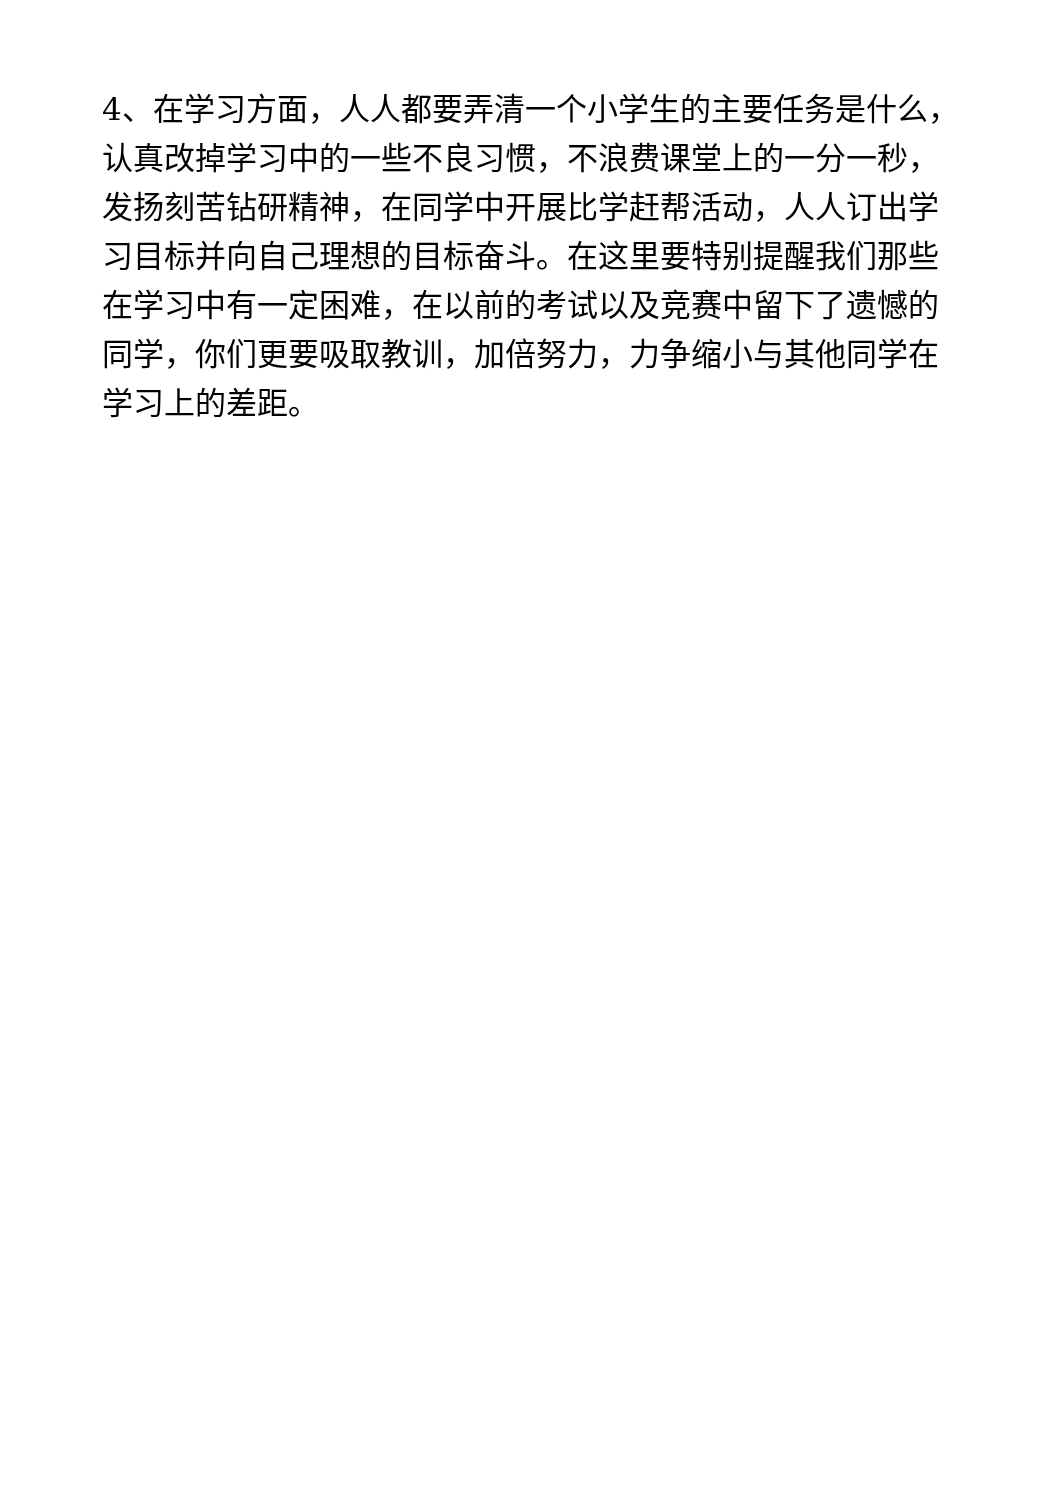4、在学习方面，人人都要弄清一个小学生的主要任务是什么，认真改掉学习中的一些不良习惯，不浪费课堂上的一分一秒，发扬刻苦钻研精神，在同学中开展比学赶帮活动，人人订出学习目标并向自己理想的目标奋斗。在这里要特别提醒我们那些在学习中有一定困难，在以前的考试以及竞赛中留下了遗憾的同学，你们更要吸取教训，加倍努力，力争缩小与其他同学在学习上的差距。